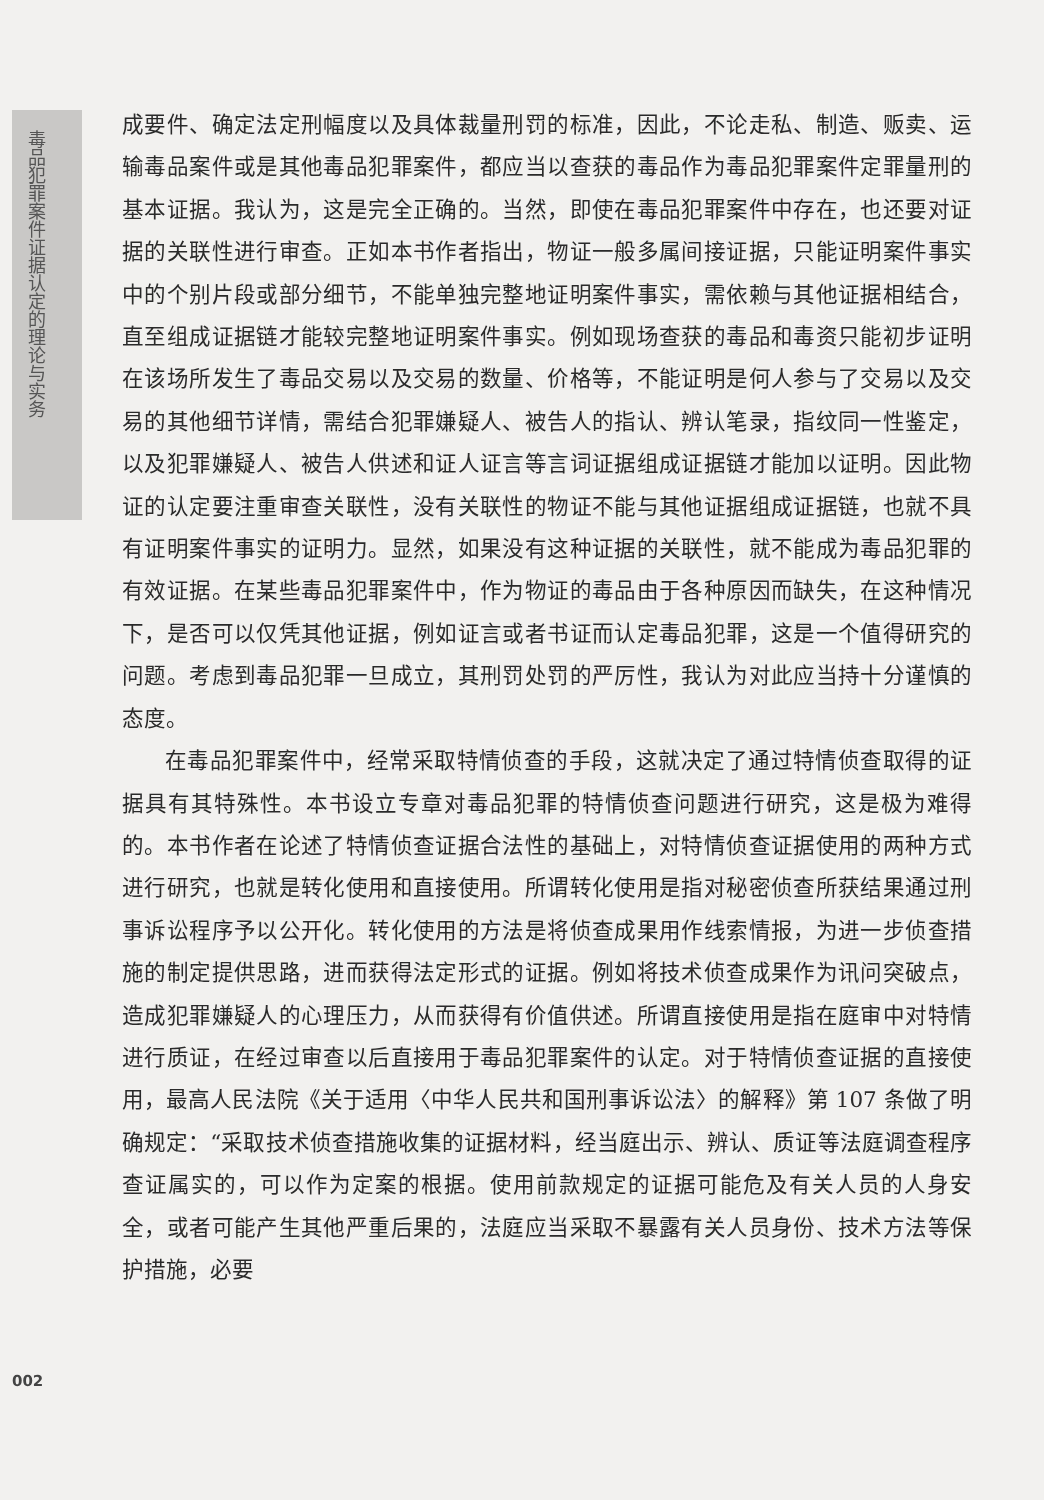毒品犯罪案件证据认定的理论与实务
成要件、确定法定刑幅度以及具体裁量刑罚的标准，因此，不论走私、制造、贩卖、运输毒品案件或是其他毒品犯罪案件，都应当以查获的毒品作为毒品犯罪案件定罪量刑的基本证据。我认为，这是完全正确的。当然，即使在毒品犯罪案件中存在，也还要对证据的关联性进行审查。正如本书作者指出，物证一般多属间接证据，只能证明案件事实中的个别片段或部分细节，不能单独完整地证明案件事实，需依赖与其他证据相结合，直至组成证据链才能较完整地证明案件事实。例如现场查获的毒品和毒资只能初步证明在该场所发生了毒品交易以及交易的数量、价格等，不能证明是何人参与了交易以及交易的其他细节详情，需结合犯罪嫌疑人、被告人的指认、辨认笔录，指纹同一性鉴定，以及犯罪嫌疑人、被告人供述和证人证言等言词证据组成证据链才能加以证明。因此物证的认定要注重审查关联性，没有关联性的物证不能与其他证据组成证据链，也就不具有证明案件事实的证明力。显然，如果没有这种证据的关联性，就不能成为毒品犯罪的有效证据。在某些毒品犯罪案件中，作为物证的毒品由于各种原因而缺失，在这种情况下，是否可以仅凭其他证据，例如证言或者书证而认定毒品犯罪，这是一个值得研究的问题。考虑到毒品犯罪一旦成立，其刑罚处罚的严厉性，我认为对此应当持十分谨慎的态度。
在毒品犯罪案件中，经常采取特情侦查的手段，这就决定了通过特情侦查取得的证据具有其特殊性。本书设立专章对毒品犯罪的特情侦查问题进行研究，这是极为难得的。本书作者在论述了特情侦查证据合法性的基础上，对特情侦查证据使用的两种方式进行研究，也就是转化使用和直接使用。所谓转化使用是指对秘密侦查所获结果通过刑事诉讼程序予以公开化。转化使用的方法是将侦查成果用作线索情报，为进一步侦查措施的制定提供思路，进而获得法定形式的证据。例如将技术侦查成果作为讯问突破点，造成犯罪嫌疑人的心理压力，从而获得有价值供述。所谓直接使用是指在庭审中对特情进行质证，在经过审查以后直接用于毒品犯罪案件的认定。对于特情侦查证据的直接使用，最高人民法院《关于适用〈中华人民共和国刑事诉讼法〉的解释》第 107 条做了明确规定：“采取技术侦查措施收集的证据材料，经当庭出示、辨认、质证等法庭调查程序查证属实的，可以作为定案的根据。使用前款规定的证据可能危及有关人员的人身安全，或者可能产生其他严重后果的，法庭应当采取不暴露有关人员身份、技术方法等保护措施，必要
002